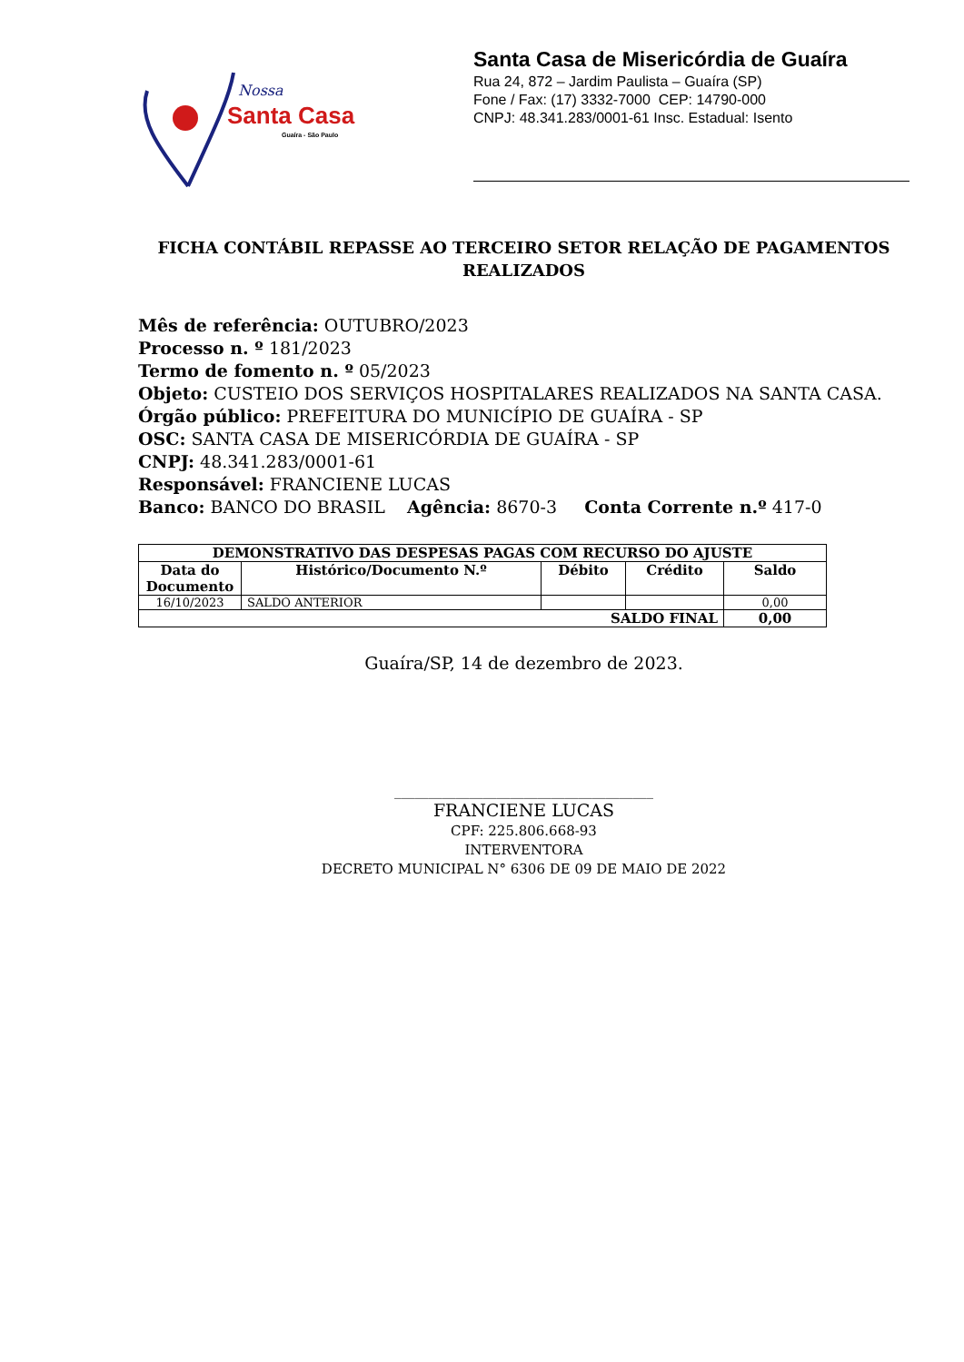Nossa
Santa Casa
Guaíra - São Paulo
Santa Casa de Misericórdia de Guaíra
Rua 24, 872 – Jardim Paulista – Guaíra (SP)
Fone / Fax: (17) 3332-7000 CEP: 14790-000
CNPJ: 48.341.283/0001-61 Insc. Estadual: Isento
FICHA CONTÁBIL REPASSE AO TERCEIRO SETOR RELAÇÃO DE PAGAMENTOS REALIZADOS
Mês de referência: OUTUBRO/2023
Processo n. º 181/2023
Termo de fomento n. º 05/2023
Objeto: CUSTEIO DOS SERVIÇOS HOSPITALARES REALIZADOS NA SANTA CASA.
Órgão público: PREFEITURA DO MUNICÍPIO DE GUAÍRA - SP
OSC: SANTA CASA DE MISERICÓRDIA DE GUAÍRA - SP
CNPJ: 48.341.283/0001-61
Responsável: FRANCIENE LUCAS
Banco: BANCO DO BRASIL Agência: 8670-3 Conta Corrente n.º 417-0
| DEMONSTRATIVO DAS DESPESAS PAGAS COM RECURSO DO AJUSTE | | | | |
| --- | --- | --- | --- | --- |
| Data do Documento | Histórico/Documento N.º | Débito | Crédito | Saldo |
| 16/10/2023 | SALDO ANTERIOR | | | 0,00 |
| SALDO FINAL | | | | 0,00 |
Guaíra/SP, 14 de dezembro de 2023.
______________________________________
FRANCIENE LUCAS
CPF: 225.806.668-93
INTERVENTORA
DECRETO MUNICIPAL N° 6306 DE 09 DE MAIO DE 2022